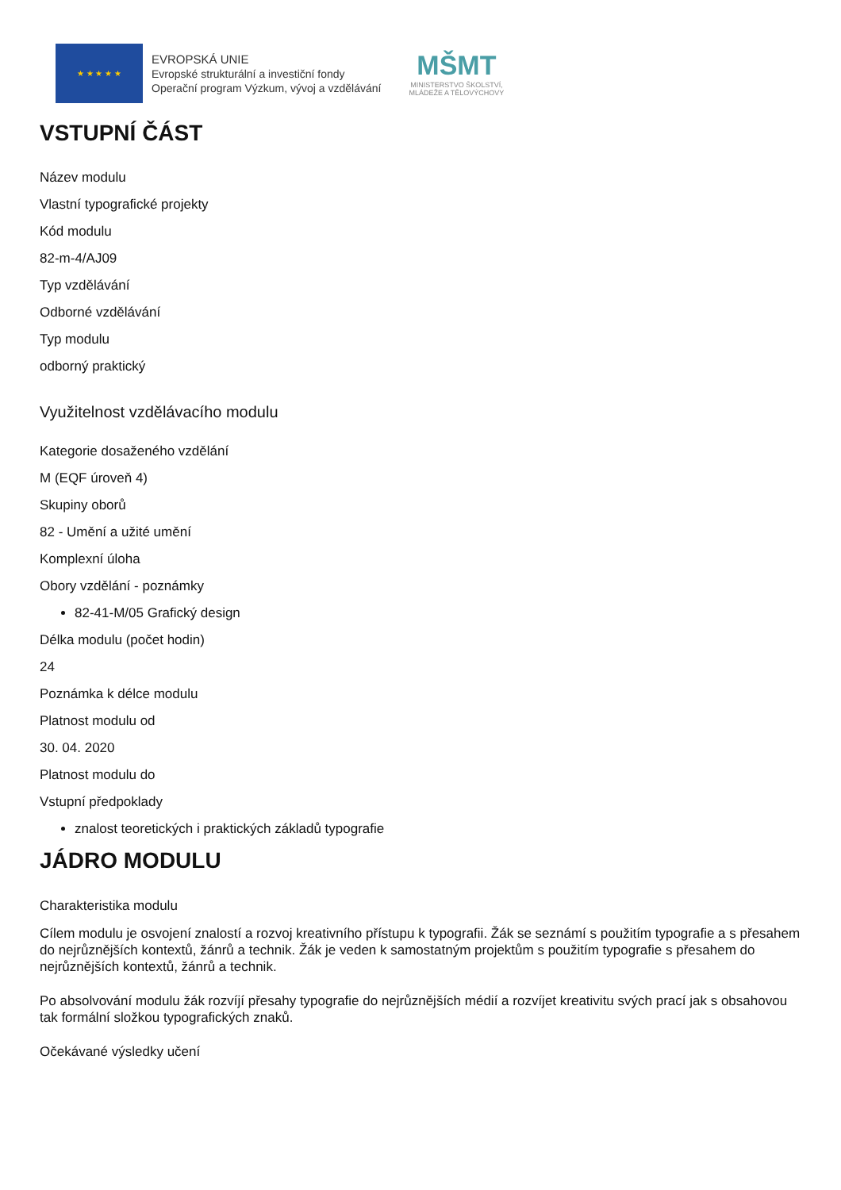★ ★ ★ ★ ★
EVROPSKÁ UNIE
Evropské strukturální a investiční fondy
Operační program Výzkum, vývoj a vzdělávání
MŠMT
MINISTERSTVO ŠKOLSTVÍ,
MLÁDEŽE A TĚLOVÝCHOVY
VSTUPNÍ ČÁST
Název modulu
Vlastní typografické projekty
Kód modulu
82-m-4/AJ09
Typ vzdělávání
Odborné vzdělávání
Typ modulu
odborný praktický
Využitelnost vzdělávacího modulu
Kategorie dosaženého vzdělání
M (EQF úroveň 4)
Skupiny oborů
82 - Umění a užité umění
Komplexní úloha
Obory vzdělání - poznámky
82-41-M/05 Grafický design
Délka modulu (počet hodin)
24
Poznámka k délce modulu
Platnost modulu od
30. 04. 2020
Platnost modulu do
Vstupní předpoklady
znalost teoretických i praktických základů typografie
JÁDRO MODULU
Charakteristika modulu
Cílem modulu je osvojení znalostí a rozvoj kreativního přístupu k typografii. Žák se seznámí s použitím typografie a s přesahem do nejrůznějších kontextů, žánrů a technik. Žák je veden k samostatným projektům s použitím typografie s přesahem do nejrůznějších kontextů, žánrů a technik.
Po absolvování modulu žák rozvíjí přesahy typografie do nejrůznějších médií a rozvíjet kreativitu svých prací jak s obsahovou tak formální složkou typografických znaků.
Očekávané výsledky učení